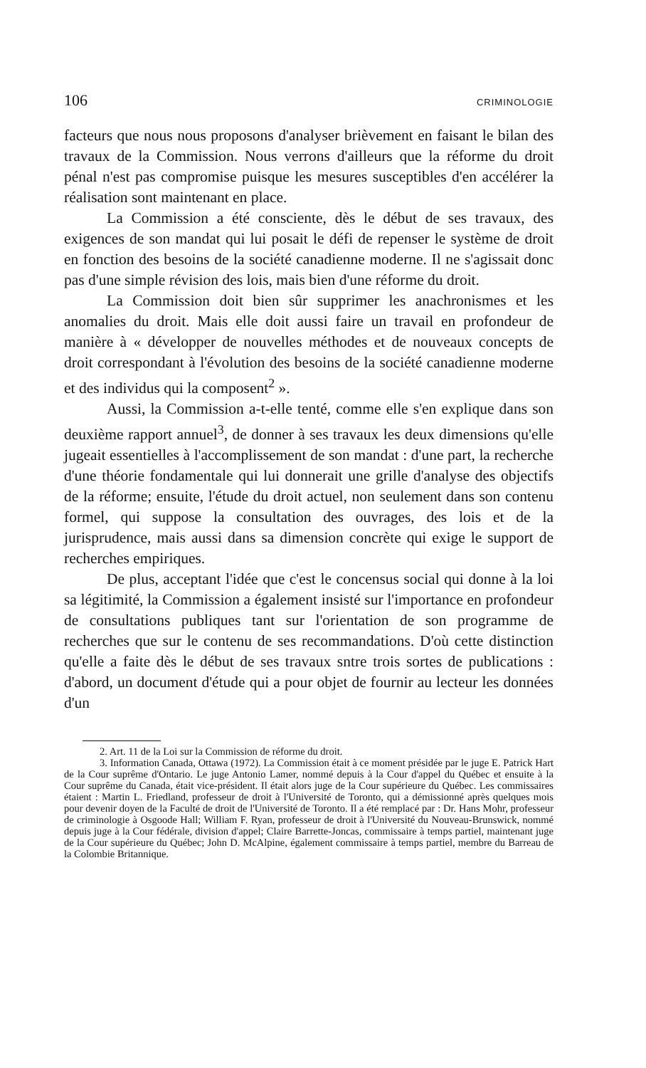106 CRIMINOLOGIE
facteurs que nous nous proposons d'analyser brièvement en faisant le bilan des travaux de la Commission. Nous verrons d'ailleurs que la réforme du droit pénal n'est pas compromise puisque les mesures susceptibles d'en accélérer la réalisation sont maintenant en place.
La Commission a été consciente, dès le début de ses travaux, des exigences de son mandat qui lui posait le défi de repenser le système de droit en fonction des besoins de la société canadienne moderne. Il ne s'agissait donc pas d'une simple révision des lois, mais bien d'une réforme du droit.
La Commission doit bien sûr supprimer les anachronismes et les anomalies du droit. Mais elle doit aussi faire un travail en profondeur de manière à « développer de nouvelles méthodes et de nouveaux concepts de droit correspondant à l'évolution des besoins de la société canadienne moderne et des individus qui la composent<sup>2</sup> ».
Aussi, la Commission a-t-elle tenté, comme elle s'en explique dans son deuxième rapport annuel<sup>3</sup>, de donner à ses travaux les deux dimensions qu'elle jugeait essentielles à l'accomplissement de son mandat : d'une part, la recherche d'une théorie fondamentale qui lui donnerait une grille d'analyse des objectifs de la réforme; ensuite, l'étude du droit actuel, non seulement dans son contenu formel, qui suppose la consultation des ouvrages, des lois et de la jurisprudence, mais aussi dans sa dimension concrète qui exige le support de recherches empiriques.
De plus, acceptant l'idée que c'est le concensus social qui donne à la loi sa légitimité, la Commission a également insisté sur l'importance en profondeur de consultations publiques tant sur l'orientation de son programme de recherches que sur le contenu de ses recommandations. D'où cette distinction qu'elle a faite dès le début de ses travaux sntre trois sortes de publications : d'abord, un document d'étude qui a pour objet de fournir au lecteur les données d'un
2. Art. 11 de la Loi sur la Commission de réforme du droit.
3. Information Canada, Ottawa (1972). La Commission était à ce moment présidée par le juge E. Patrick Hart de la Cour suprême d'Ontario. Le juge Antonio Lamer, nommé depuis à la Cour d'appel du Québec et ensuite à la Cour suprême du Canada, était vice-président. Il était alors juge de la Cour supérieure du Québec. Les commissaires étaient : Martin L. Friedland, professeur de droit à l'Université de Toronto, qui a démissionné après quelques mois pour devenir doyen de la Faculté de droit de l'Université de Toronto. Il a été remplacé par : Dr. Hans Mohr, professeur de criminologie à Osgoode Hall; William F. Ryan, professeur de droit à l'Université du Nouveau-Brunswick, nommé depuis juge à la Cour fédérale, division d'appel; Claire Barrette-Joncas, commissaire à temps partiel, maintenant juge de la Cour supérieure du Québec; John D. McAlpine, également commissaire à temps partiel, membre du Barreau de la Colombie Britannique.